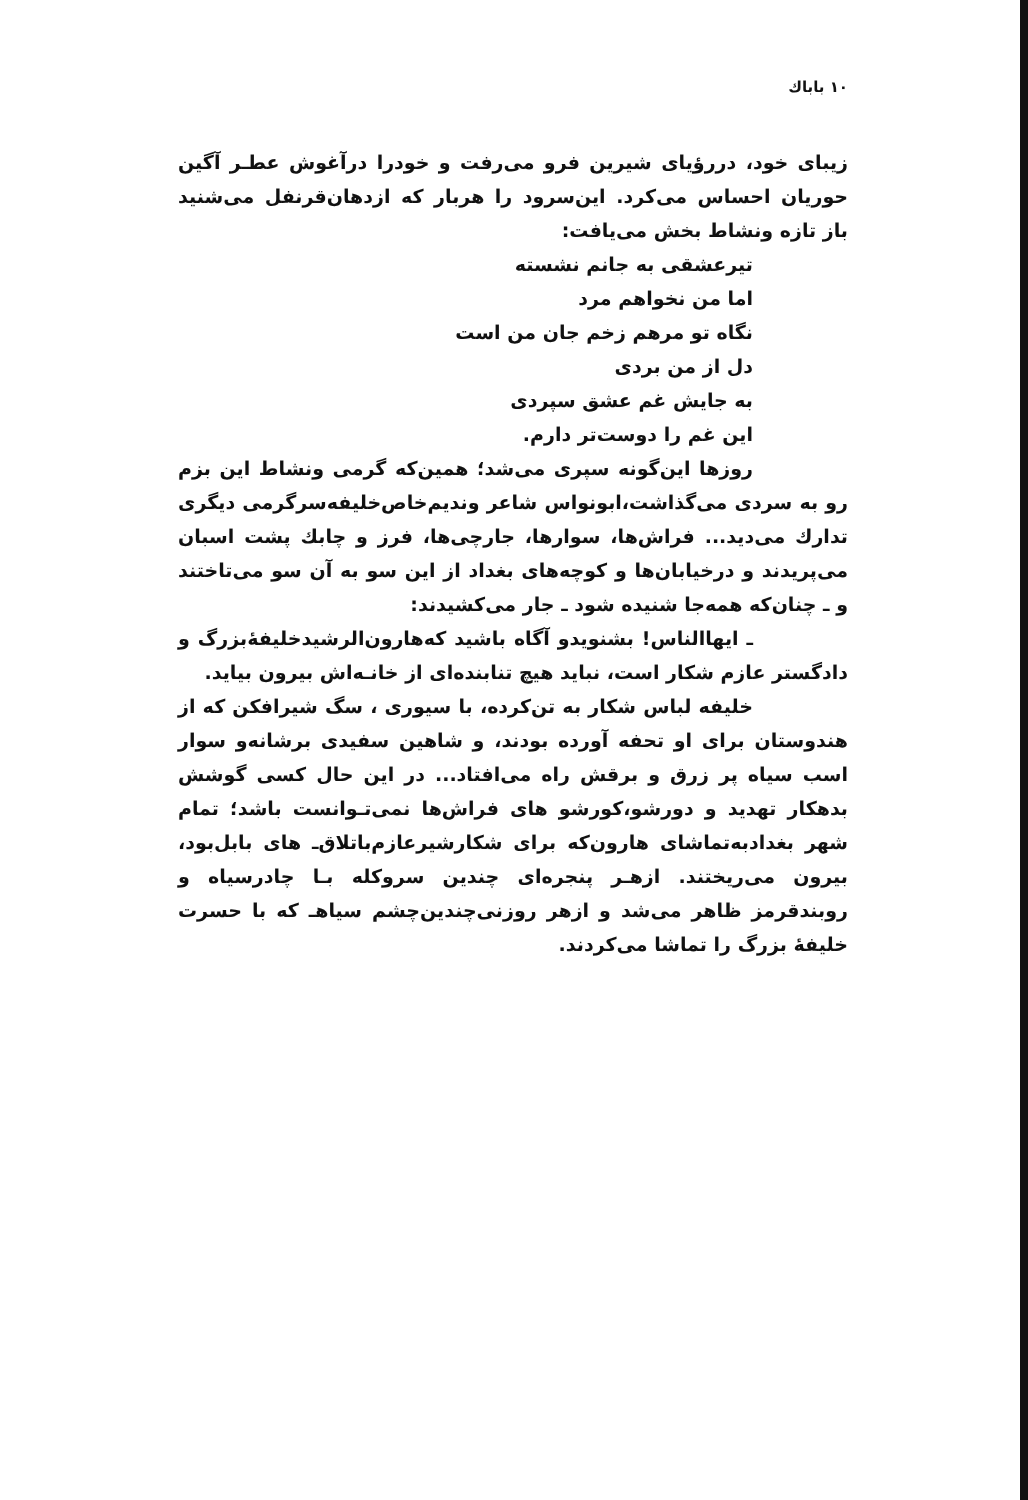۱۰ باباك
زیبای خود، دررؤیای شیرین فرو می‌رفت و خودرا درآغوش عطـر آگین حوریان احساس می‌کرد. این‌سرود را هربار که ازدهان‌قرنفل می‌شنید باز تازه ونشاط بخش می‌یافت:
تیرعشقی به جانم نشسته
اما من نخواهم مرد
نگاه تو مرهم زخم جان من است
دل از من بردی
به جایش غم عشق سپردی
این غم را دوست‌تر دارم.
روزها این‌گونه سپری می‌شد؛ همین‌که گرمی ونشاط این بزم رو به سردی می‌گذاشت،ابونواس شاعر وندیم‌خاص‌خلیفه‌سرگرمی دیگری تدارك می‌دید... فراش‌ها، سوارها، جارچی‌ها، فرز و چابك پشت اسبان می‌پریدند و درخیابان‌ها و کوچه‌های بغداد از این سو به آن سو می‌تاختند و ـ چنان‌که همه‌جا شنیده شود ـ جار می‌کشیدند:
ـ ایهاالناس! بشنویدو آگاه باشید که‌هارون‌الرشیدخلیفهٔ‌بزرگ و دادگستر عازم شکار است، نباید هیچ تنابنده‌ای از خانـه‌اش بیرون بیاید.
خلیفه لباس شکار به تن‌کرده، با سیوری ، سگ شیرافکن که از هندوستان برای او تحفه آورده بودند، و شاهین سفیدی برشانه‌و سوار اسب سیاه پر زرق و برقش راه می‌افتاد... در این حال کسی گوشش بدهکار تهدید و دورشو،کورشو های فراش‌ها نمی‌تـوانست باشد؛ تمام شهر بغدادبه‌تماشای هارون‌که برای شکارشیرعازم‌باتلاق‌ـ های بابل‌بود، بیرون می‌ریختند. ازهـر پنجره‌ای چندین سروکله بـا چادرسیاه و روبندقرمز ظاهر می‌شد و ازهر روزنی‌چندین‌چشم سیاهـ که با حسرت خلیفهٔ بزرگ را تماشا می‌کردند.